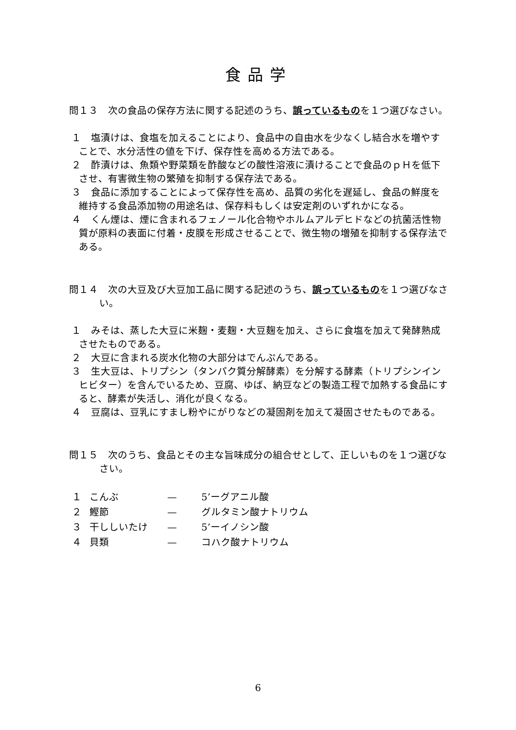食品学
問１３　次の食品の保存方法に関する記述のうち、誤っているものを１つ選びなさい。
１　塩漬けは、食塩を加えることにより、食品中の自由水を少なくし結合水を増やすことで、水分活性の値を下げ、保存性を高める方法である。
２　酢漬けは、魚類や野菜類を酢酸などの酸性溶液に漬けることで食品のｐＨを低下させ、有害微生物の繁殖を抑制する保存法である。
３　食品に添加することによって保存性を高め、品質の劣化を遅延し、食品の鮮度を維持する食品添加物の用途名は、保存料もしくは安定剤のいずれかになる。
４　くん煙は、煙に含まれるフェノール化合物やホルムアルデヒドなどの抗菌活性物質が原料の表面に付着・皮膜を形成させることで、微生物の増殖を抑制する保存法である。
問１４　次の大豆及び大豆加工品に関する記述のうち、誤っているものを１つ選びなさい。
１　みそは、蒸した大豆に米麹・麦麹・大豆麹を加え、さらに食塩を加えて発酵熟成させたものである。
２　大豆に含まれる炭水化物の大部分はでんぷんである。
３　生大豆は、トリプシン（タンパク質分解酵素）を分解する酵素（トリプシンインヒビター）を含んでいるため、豆腐、ゆば、納豆などの製造工程で加熱する食品にすると、酵素が失活し、消化が良くなる。
４　豆腐は、豆乳にすまし粉やにがりなどの凝固剤を加えて凝固させたものである。
問１５　次のうち、食品とその主な旨味成分の組合せとして、正しいものを１つ選びなさい。
| １ | こんぶ | — | 5’ーグアニル酸 |
| ２ | 鰹節 | — | グルタミン酸ナトリウム |
| ３ | 干ししいたけ | — | 5’ーイノシン酸 |
| ４ | 貝類 | — | コハク酸ナトリウム |
6